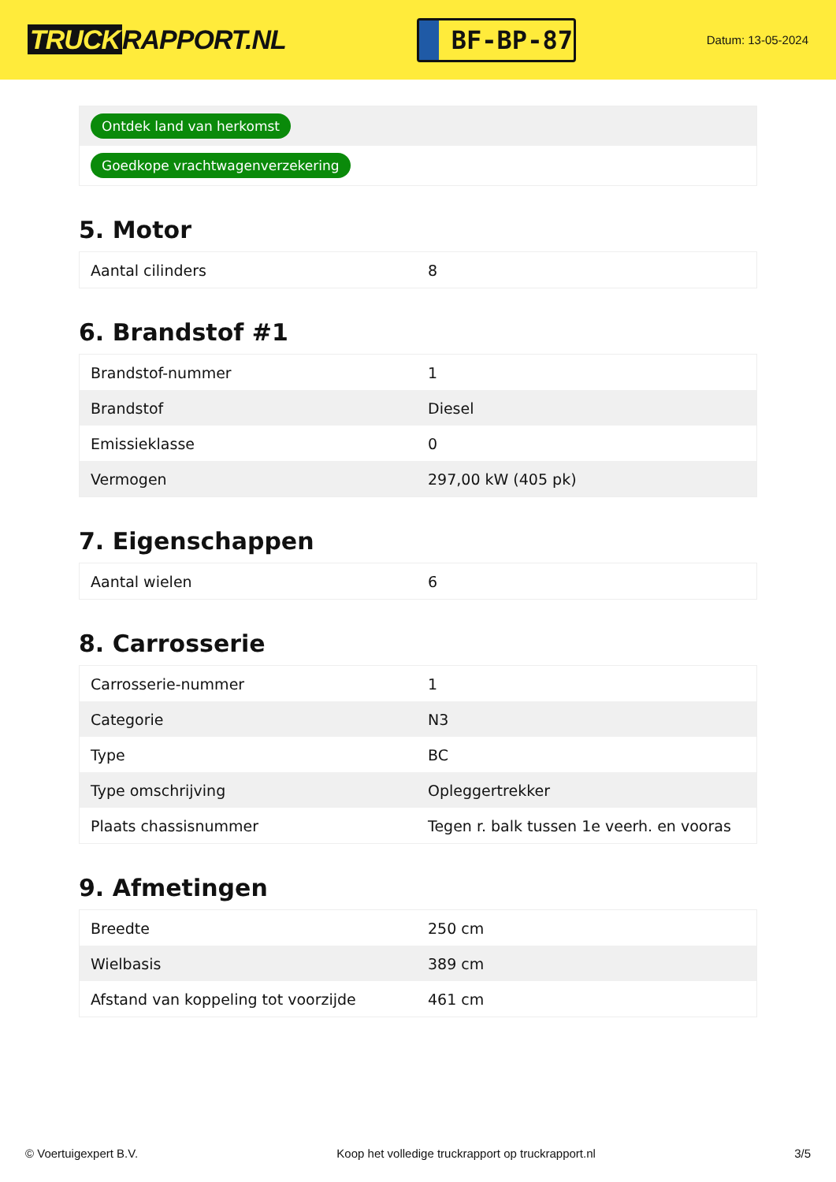TRUCK RAPPORT.NL
BF-BP-87
Datum: 13-05-2024
Ontdek land van herkomst
Goedkope vrachtwagenverzekering
5. Motor
| Aantal cilinders | 8 |
6. Brandstof #1
| Brandstof-nummer | 1 |
| Brandstof | Diesel |
| Emissieklasse | 0 |
| Vermogen | 297,00 kW (405 pk) |
7. Eigenschappen
| Aantal wielen | 6 |
8. Carrosserie
| Carrosserie-nummer | 1 |
| Categorie | N3 |
| Type | BC |
| Type omschrijving | Opleggertrekker |
| Plaats chassisnummer | Tegen r. balk tussen 1e veerh. en vooras |
9. Afmetingen
| Breedte | 250 cm |
| Wielbasis | 389 cm |
| Afstand van koppeling tot voorzijde | 461 cm |
© Voertuigexpert B.V. Koop het volledige truckrapport op truckrapport.nl 3/5